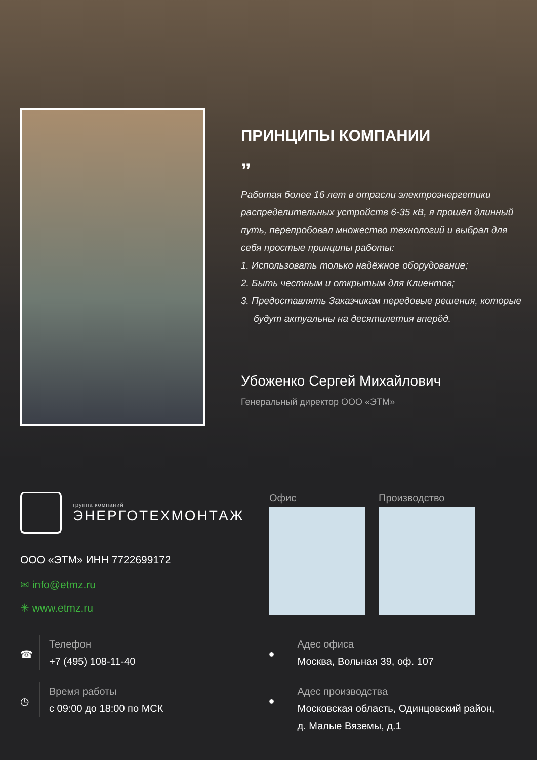ПРИНЦИПЫ КОМПАНИИ
”
Работая более 16 лет в отрасли электроэнергетики распределительных устройств 6-35 кВ, я прошёл длинный путь, перепробовал множество технологий и выбрал для себя простые принципы работы:
1. Использовать только надёжное оборудование;
2. Быть честным и открытым для Клиентов;
3. Предоставлять Заказчикам передовые решения, которые будут актуальны на десятилетия вперёд.
Убоженко Сергей Михайлович
Генеральный директор ООО «ЭТМ»
группа компаний
ЭНЕРГОТЕХМОНТАЖ
ООО «ЭТМ» ИНН 7722699172
✉ info@etmz.ru
✳ www.etmz.ru
Офис Производство
☎
Телефон
+7 (495) 108-11-40
◷
Время работы
с 09:00 до 18:00 по МСК
●
Адес офиса
Москва, Вольная 39, оф. 107
●
Адес производства
Московская область, Одинцовский район,
д. Малые Вяземы, д.1